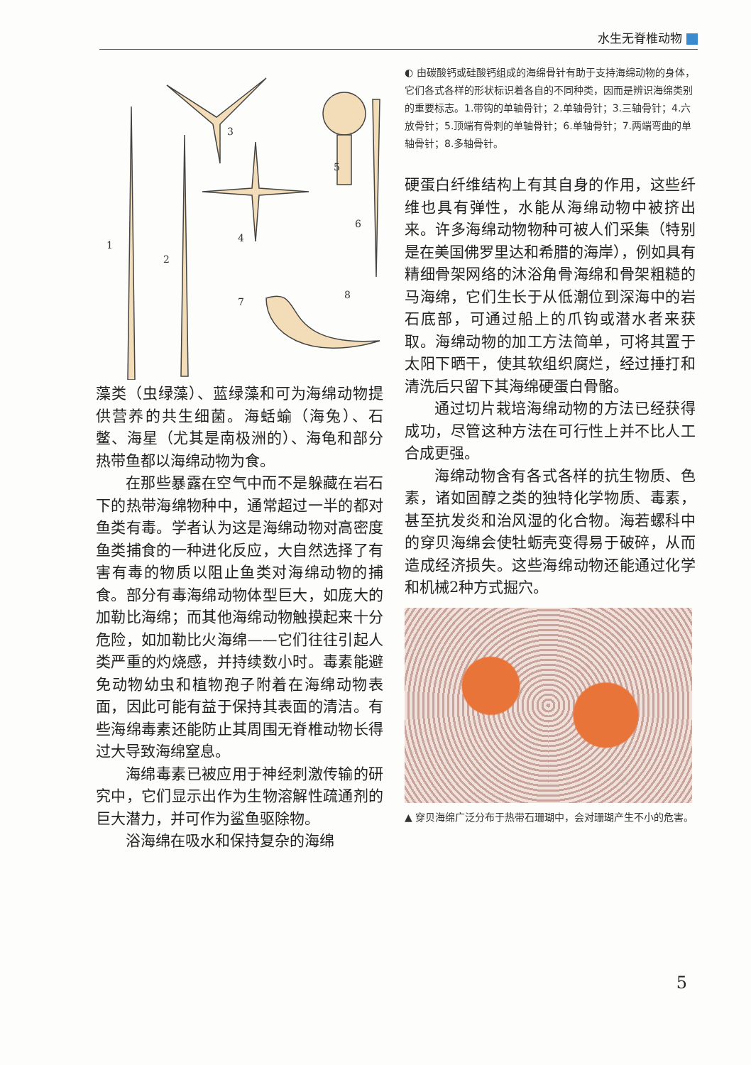水生无脊椎动物
1
2
3
4
5
6
7
8
藻类（虫绿藻）、蓝绿藻和可为海绵动物提供营养的共生细菌。海蛞蝓（海兔）、石鳖、海星（尤其是南极洲的）、海龟和部分热带鱼都以海绵动物为食。
在那些暴露在空气中而不是躲藏在岩石下的热带海绵物种中，通常超过一半的都对鱼类有毒。学者认为这是海绵动物对高密度鱼类捕食的一种进化反应，大自然选择了有害有毒的物质以阻止鱼类对海绵动物的捕食。部分有毒海绵动物体型巨大，如庞大的加勒比海绵；而其他海绵动物触摸起来十分危险，如加勒比火海绵——它们往往引起人类严重的灼烧感，并持续数小时。毒素能避免动物幼虫和植物孢子附着在海绵动物表面，因此可能有益于保持其表面的清洁。有些海绵毒素还能防止其周围无脊椎动物长得过大导致海绵窒息。
海绵毒素已被应用于神经刺激传输的研究中，它们显示出作为生物溶解性疏通剂的巨大潜力，并可作为鲨鱼驱除物。
浴海绵在吸水和保持复杂的海绵
◐ 由碳酸钙或硅酸钙组成的海绵骨针有助于支持海绵动物的身体，它们各式各样的形状标识着各自的不同种类，因而是辨识海绵类别的重要标志。1.带钩的单轴骨针；2.单轴骨针；3.三轴骨针；4.六放骨针；5.顶端有骨刺的单轴骨针；6.单轴骨针；7.两端弯曲的单轴骨针；8.多轴骨针。
硬蛋白纤维结构上有其自身的作用，这些纤维也具有弹性，水能从海绵动物中被挤出来。许多海绵动物物种可被人们采集（特别是在美国佛罗里达和希腊的海岸），例如具有精细骨架网络的沐浴角骨海绵和骨架粗糙的马海绵，它们生长于从低潮位到深海中的岩石底部，可通过船上的爪钩或潜水者来获取。海绵动物的加工方法简单，可将其置于太阳下晒干，使其软组织腐烂，经过捶打和清洗后只留下其海绵硬蛋白骨骼。
通过切片栽培海绵动物的方法已经获得成功，尽管这种方法在可行性上并不比人工合成更强。
海绵动物含有各式各样的抗生物质、色素，诸如固醇之类的独特化学物质、毒素，甚至抗发炎和治风湿的化合物。海若螺科中的穿贝海绵会使牡蛎壳变得易于破碎，从而造成经济损失。这些海绵动物还能通过化学和机械2种方式掘穴。
▲ 穿贝海绵广泛分布于热带石珊瑚中，会对珊瑚产生不小的危害。
5